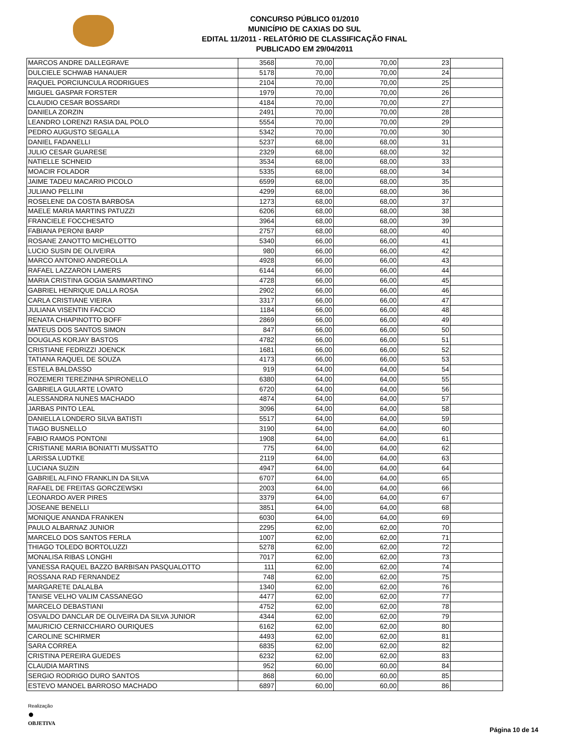CONCURSO PÚBLICO 01/2010
MUNICÍPIO DE CAXIAS DO SUL
EDITAL 11/2011 - RELATÓRIO DE CLASSIFICAÇÃO FINAL
PUBLICADO EM 29/04/2011
| MARCOS ANDRE DALLEGRAVE | 3568 | 70,00 | 70,00 | 23 | |
| DULCIELE SCHWAB HANAUER | 5178 | 70,00 | 70,00 | 24 | |
| RAQUEL PORCIUNCULA RODRIGUES | 2104 | 70,00 | 70,00 | 25 | |
| MIGUEL GASPAR FORSTER | 1979 | 70,00 | 70,00 | 26 | |
| CLAUDIO CESAR BOSSARDI | 4184 | 70,00 | 70,00 | 27 | |
| DANIELA ZORZIN | 2491 | 70,00 | 70,00 | 28 | |
| LEANDRO LORENZI RASIA DAL POLO | 5554 | 70,00 | 70,00 | 29 | |
| PEDRO AUGUSTO SEGALLA | 5342 | 70,00 | 70,00 | 30 | |
| DANIEL FADANELLI | 5237 | 68,00 | 68,00 | 31 | |
| JULIO CESAR GUARESE | 2329 | 68,00 | 68,00 | 32 | |
| NATIELLE SCHNEID | 3534 | 68,00 | 68,00 | 33 | |
| MOACIR FOLADOR | 5335 | 68,00 | 68,00 | 34 | |
| JAIME TADEU MACARIO PICOLO | 6599 | 68,00 | 68,00 | 35 | |
| JULIANO PELLINI | 4299 | 68,00 | 68,00 | 36 | |
| ROSELENE DA COSTA BARBOSA | 1273 | 68,00 | 68,00 | 37 | |
| MAELE MARIA MARTINS PATUZZI | 6206 | 68,00 | 68,00 | 38 | |
| FRANCIELE FOCCHESATO | 3964 | 68,00 | 68,00 | 39 | |
| FABIANA PERONI BARP | 2757 | 68,00 | 68,00 | 40 | |
| ROSANE ZANOTTO MICHELOTTO | 5340 | 66,00 | 66,00 | 41 | |
| LUCIO SUSIN DE OLIVEIRA | 980 | 66,00 | 66,00 | 42 | |
| MARCO ANTONIO ANDREOLLA | 4928 | 66,00 | 66,00 | 43 | |
| RAFAEL LAZZARON LAMERS | 6144 | 66,00 | 66,00 | 44 | |
| MARIA CRISTINA GOGIA SAMMARTINO | 4728 | 66,00 | 66,00 | 45 | |
| GABRIEL HENRIQUE DALLA ROSA | 2902 | 66,00 | 66,00 | 46 | |
| CARLA CRISTIANE VIEIRA | 3317 | 66,00 | 66,00 | 47 | |
| JULIANA VISENTIN FACCIO | 1184 | 66,00 | 66,00 | 48 | |
| RENATA CHIAPINOTTO BOFF | 2869 | 66,00 | 66,00 | 49 | |
| MATEUS DOS SANTOS SIMON | 847 | 66,00 | 66,00 | 50 | |
| DOUGLAS KORJAY BASTOS | 4782 | 66,00 | 66,00 | 51 | |
| CRISTIANE FEDRIZZI JOENCK | 1681 | 66,00 | 66,00 | 52 | |
| TATIANA RAQUEL DE SOUZA | 4173 | 66,00 | 66,00 | 53 | |
| ESTELA BALDASSO | 919 | 64,00 | 64,00 | 54 | |
| ROZEMERI TEREZINHA SPIRONELLO | 6380 | 64,00 | 64,00 | 55 | |
| GABRIELA GULARTE LOVATO | 6720 | 64,00 | 64,00 | 56 | |
| ALESSANDRA NUNES MACHADO | 4874 | 64,00 | 64,00 | 57 | |
| JARBAS PINTO LEAL | 3096 | 64,00 | 64,00 | 58 | |
| DANIELLA LONDERO SILVA BATISTI | 5517 | 64,00 | 64,00 | 59 | |
| TIAGO BUSNELLO | 3190 | 64,00 | 64,00 | 60 | |
| FABIO RAMOS PONTONI | 1908 | 64,00 | 64,00 | 61 | |
| CRISTIANE MARIA BONIATTI MUSSATTO | 775 | 64,00 | 64,00 | 62 | |
| LARISSA LUDTKE | 2119 | 64,00 | 64,00 | 63 | |
| LUCIANA SUZIN | 4947 | 64,00 | 64,00 | 64 | |
| GABRIEL ALFINO FRANKLIN DA SILVA | 6707 | 64,00 | 64,00 | 65 | |
| RAFAEL DE FREITAS GORCZEWSKI | 2003 | 64,00 | 64,00 | 66 | |
| LEONARDO AVER PIRES | 3379 | 64,00 | 64,00 | 67 | |
| JOSEANE BENELLI | 3851 | 64,00 | 64,00 | 68 | |
| MONIQUE ANANDA FRANKEN | 6030 | 64,00 | 64,00 | 69 | |
| PAULO ALBARNAZ JUNIOR | 2295 | 62,00 | 62,00 | 70 | |
| MARCELO DOS SANTOS FERLA | 1007 | 62,00 | 62,00 | 71 | |
| THIAGO TOLEDO BORTOLUZZI | 5278 | 62,00 | 62,00 | 72 | |
| MONALISA RIBAS LONGHI | 7017 | 62,00 | 62,00 | 73 | |
| VANESSA RAQUEL BAZZO BARBISAN PASQUALOTTO | 111 | 62,00 | 62,00 | 74 | |
| ROSSANA RAD FERNANDEZ | 748 | 62,00 | 62,00 | 75 | |
| MARGARETE DALALBA | 1340 | 62,00 | 62,00 | 76 | |
| TANISE VELHO VALIM CASSANEGO | 4477 | 62,00 | 62,00 | 77 | |
| MARCELO DEBASTIANI | 4752 | 62,00 | 62,00 | 78 | |
| OSVALDO DANCLAR DE OLIVEIRA DA SILVA JUNIOR | 4344 | 62,00 | 62,00 | 79 | |
| MAURICIO CERNICCHIARO OURIQUES | 6162 | 62,00 | 62,00 | 80 | |
| CAROLINE SCHIRMER | 4493 | 62,00 | 62,00 | 81 | |
| SARA CORREA | 6835 | 62,00 | 62,00 | 82 | |
| CRISTINA PEREIRA GUEDES | 6232 | 62,00 | 62,00 | 83 | |
| CLAUDIA MARTINS | 952 | 60,00 | 60,00 | 84 | |
| SERGIO RODRIGO DURO SANTOS | 868 | 60,00 | 60,00 | 85 | |
| ESTEVO MANOEL BARROSO MACHADO | 6897 | 60,00 | 60,00 | 86 | |
Realização
●
OBJETIVA
Página 10 de 14